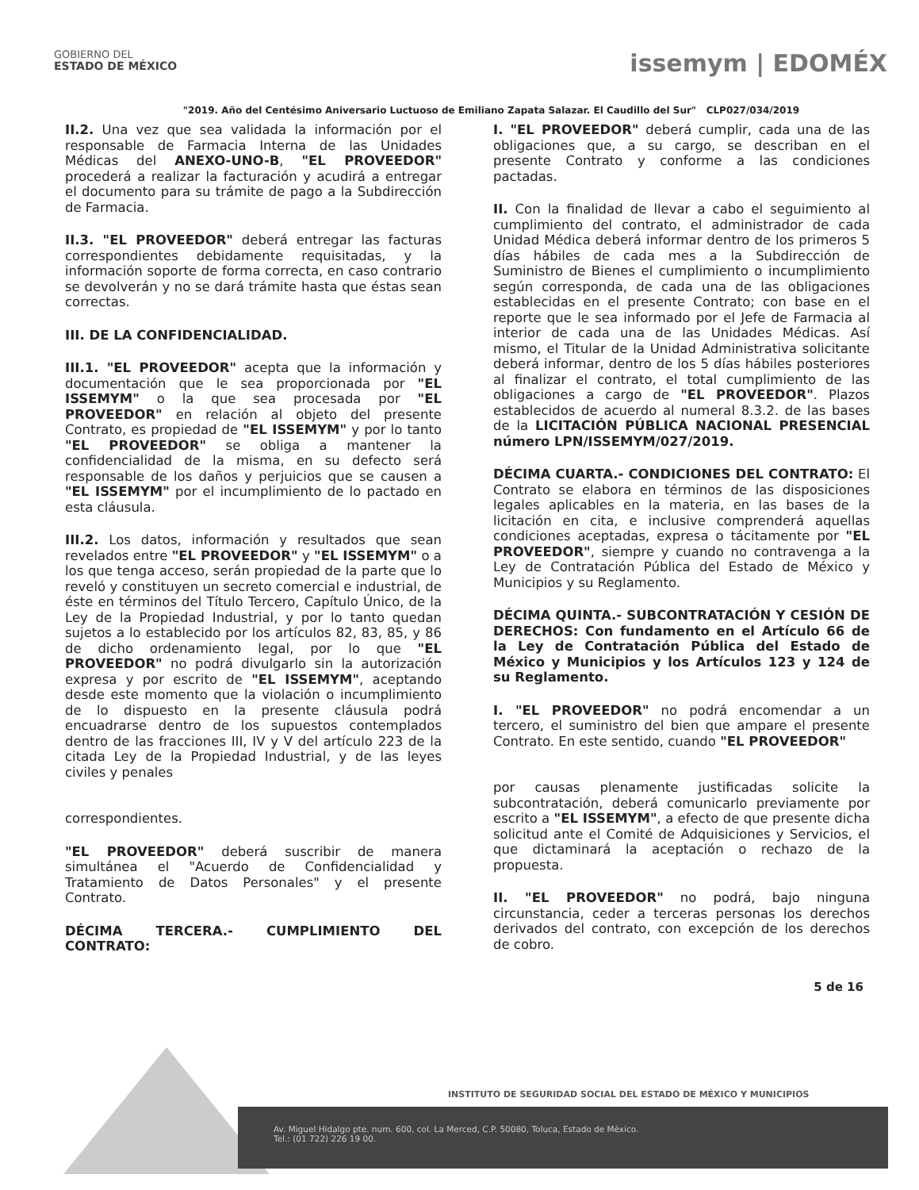GOBIERNO DEL
ESTADO DE MÉXICO
issemym | EDOMÉX
"2019. Año del Centésimo Aniversario Luctuoso de Emiliano Zapata Salazar. El Caudillo del Sur" CLP027/034/2019
II.2. Una vez que sea validada la información por el responsable de Farmacia Interna de las Unidades Médicas del ANEXO-UNO-B, "EL PROVEEDOR" procederá a realizar la facturación y acudirá a entregar el documento para su trámite de pago a la Subdirección de Farmacia.
II.3. "EL PROVEEDOR" deberá entregar las facturas correspondientes debidamente requisitadas, y la información soporte de forma correcta, en caso contrario se devolverán y no se dará trámite hasta que éstas sean correctas.
III. DE LA CONFIDENCIALIDAD.
III.1. "EL PROVEEDOR" acepta que la información y documentación que le sea proporcionada por "EL ISSEMYM" o la que sea procesada por "EL PROVEEDOR" en relación al objeto del presente Contrato, es propiedad de "EL ISSEMYM" y por lo tanto "EL PROVEEDOR" se obliga a mantener la confidencialidad de la misma, en su defecto será responsable de los daños y perjuicios que se causen a "EL ISSEMYM" por el incumplimiento de lo pactado en esta cláusula.
III.2. Los datos, información y resultados que sean revelados entre "EL PROVEEDOR" y "EL ISSEMYM" o a los que tenga acceso, serán propiedad de la parte que lo reveló y constituyen un secreto comercial e industrial, de éste en términos del Título Tercero, Capítulo Único, de la Ley de la Propiedad Industrial, y por lo tanto quedan sujetos a lo establecido por los artículos 82, 83, 85, y 86 de dicho ordenamiento legal, por lo que "EL PROVEEDOR" no podrá divulgarlo sin la autorización expresa y por escrito de "EL ISSEMYM", aceptando desde este momento que la violación o incumplimiento de lo dispuesto en la presente cláusula podrá encuadrarse dentro de los supuestos contemplados dentro de las fracciones III, IV y V del artículo 223 de la citada Ley de la Propiedad Industrial, y de las leyes civiles y penales
correspondientes.
"EL PROVEEDOR" deberá suscribir de manera simultánea el "Acuerdo de Confidencialidad y Tratamiento de Datos Personales" y el presente Contrato.
DÉCIMA TERCERA.- CUMPLIMIENTO DEL CONTRATO:
I. "EL PROVEEDOR" deberá cumplir, cada una de las obligaciones que, a su cargo, se describan en el presente Contrato y conforme a las condiciones pactadas.
II. Con la finalidad de llevar a cabo el seguimiento al cumplimiento del contrato, el administrador de cada Unidad Médica deberá informar dentro de los primeros 5 días hábiles de cada mes a la Subdirección de Suministro de Bienes el cumplimiento o incumplimiento según corresponda, de cada una de las obligaciones establecidas en el presente Contrato; con base en el reporte que le sea informado por el Jefe de Farmacia al interior de cada una de las Unidades Médicas. Así mismo, el Titular de la Unidad Administrativa solicitante deberá informar, dentro de los 5 días hábiles posteriores al finalizar el contrato, el total cumplimiento de las obligaciones a cargo de "EL PROVEEDOR". Plazos establecidos de acuerdo al numeral 8.3.2. de las bases de la LICITACIÓN PÚBLICA NACIONAL PRESENCIAL número LPN/ISSEMYM/027/2019.
DÉCIMA CUARTA.- CONDICIONES DEL CONTRATO: El Contrato se elabora en términos de las disposiciones legales aplicables en la materia, en las bases de la licitación en cita, e inclusive comprenderá aquellas condiciones aceptadas, expresa o tácitamente por "EL PROVEEDOR", siempre y cuando no contravenga a la Ley de Contratación Pública del Estado de México y Municipios y su Reglamento.
DÉCIMA QUINTA.- SUBCONTRATACIÓN Y CESIÓN DE DERECHOS: Con fundamento en el Artículo 66 de la Ley de Contratación Pública del Estado de México y Municipios y los Artículos 123 y 124 de su Reglamento.
I. "EL PROVEEDOR" no podrá encomendar a un tercero, el suministro del bien que ampare el presente Contrato. En este sentido, cuando "EL PROVEEDOR"
por causas plenamente justificadas solicite la subcontratación, deberá comunicarlo previamente por escrito a "EL ISSEMYM", a efecto de que presente dicha solicitud ante el Comité de Adquisiciones y Servicios, el que dictaminará la aceptación o rechazo de la propuesta.
II. "EL PROVEEDOR" no podrá, bajo ninguna circunstancia, ceder a terceras personas los derechos derivados del contrato, con excepción de los derechos de cobro.
5 de 16
INSTITUTO DE SEGURIDAD SOCIAL DEL ESTADO DE MÉXICO Y MUNICIPIOS
Av. Miguel Hidalgo pte. num. 600, col. La Merced, C.P. 50080, Toluca, Estado de México.
Tel.: (01 722) 226 19 00.